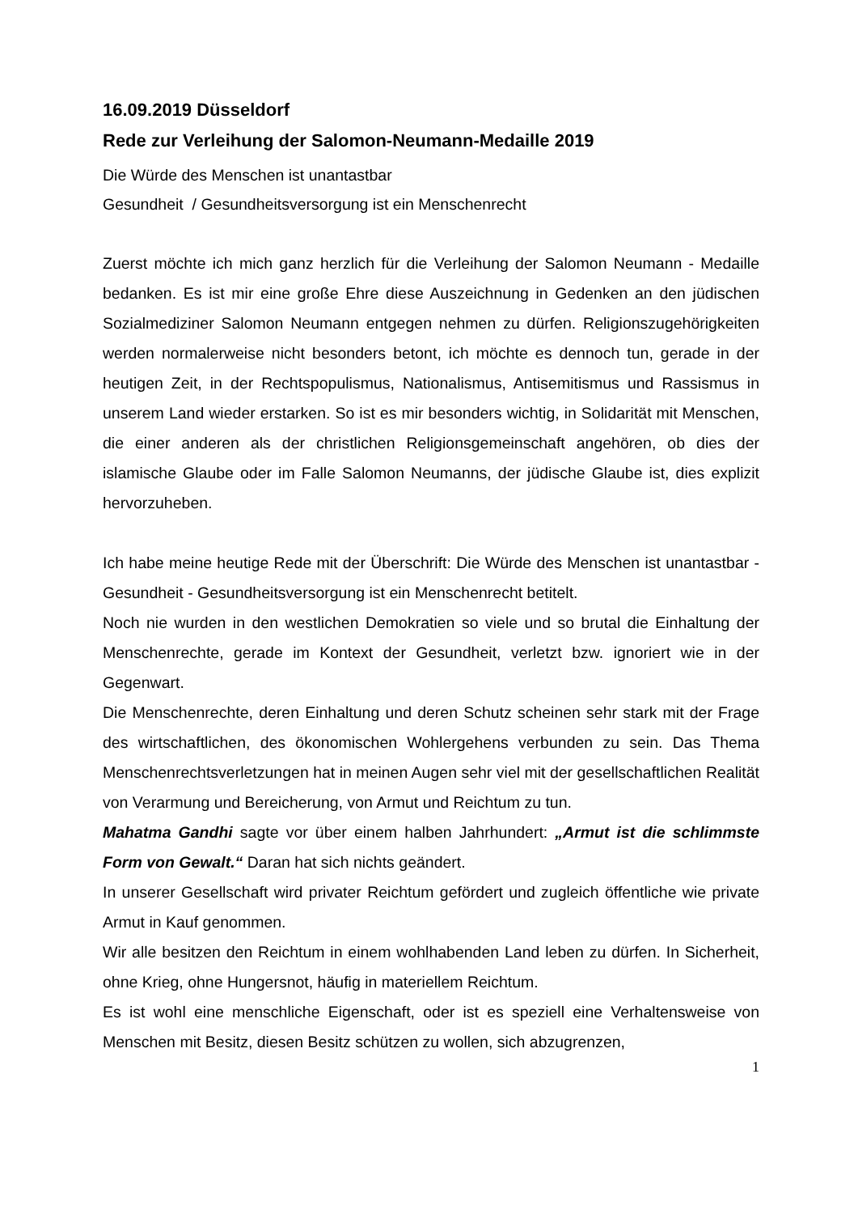16.09.2019 Düsseldorf
Rede zur Verleihung der Salomon-Neumann-Medaille 2019
Die Würde des Menschen ist unantastbar
Gesundheit / Gesundheitsversorgung ist ein Menschenrecht
Zuerst möchte ich mich ganz herzlich für die Verleihung der Salomon Neumann - Medaille bedanken. Es ist mir eine große Ehre diese Auszeichnung in Gedenken an den jüdischen Sozialmediziner Salomon Neumann entgegen nehmen zu dürfen. Religionszugehörigkeiten werden normalerweise nicht besonders betont, ich möchte es dennoch tun, gerade in der heutigen Zeit, in der Rechtspopulismus, Nationalismus, Antisemitismus und Rassismus in unserem Land wieder erstarken. So ist es mir besonders wichtig, in Solidarität mit Menschen, die einer anderen als der christlichen Religionsgemeinschaft angehören, ob dies der islamische Glaube oder im Falle Salomon Neumanns, der jüdische Glaube ist, dies explizit hervorzuheben.
Ich habe meine heutige Rede mit der Überschrift: Die Würde des Menschen ist unantastbar - Gesundheit - Gesundheitsversorgung ist ein Menschenrecht betitelt.
Noch nie wurden in den westlichen Demokratien so viele und so brutal die Einhaltung der Menschenrechte, gerade im Kontext der Gesundheit, verletzt bzw. ignoriert wie in der Gegenwart.
Die Menschenrechte, deren Einhaltung und deren Schutz scheinen sehr stark mit der Frage des wirtschaftlichen, des ökonomischen Wohlergehens verbunden zu sein. Das Thema Menschenrechtsverletzungen hat in meinen Augen sehr viel mit der gesellschaftlichen Realität von Verarmung und Bereicherung, von Armut und Reichtum zu tun.
Mahatma Gandhi sagte vor über einem halben Jahrhundert: „Armut ist die schlimmste Form von Gewalt.“ Daran hat sich nichts geändert.
In unserer Gesellschaft wird privater Reichtum gefördert und zugleich öffentliche wie private Armut in Kauf genommen.
Wir alle besitzen den Reichtum in einem wohlhabenden Land leben zu dürfen. In Sicherheit, ohne Krieg, ohne Hungersnot, häufig in materiellem Reichtum.
Es ist wohl eine menschliche Eigenschaft, oder ist es speziell eine Verhaltensweise von Menschen mit Besitz, diesen Besitz schützen zu wollen, sich abzugrenzen,
1